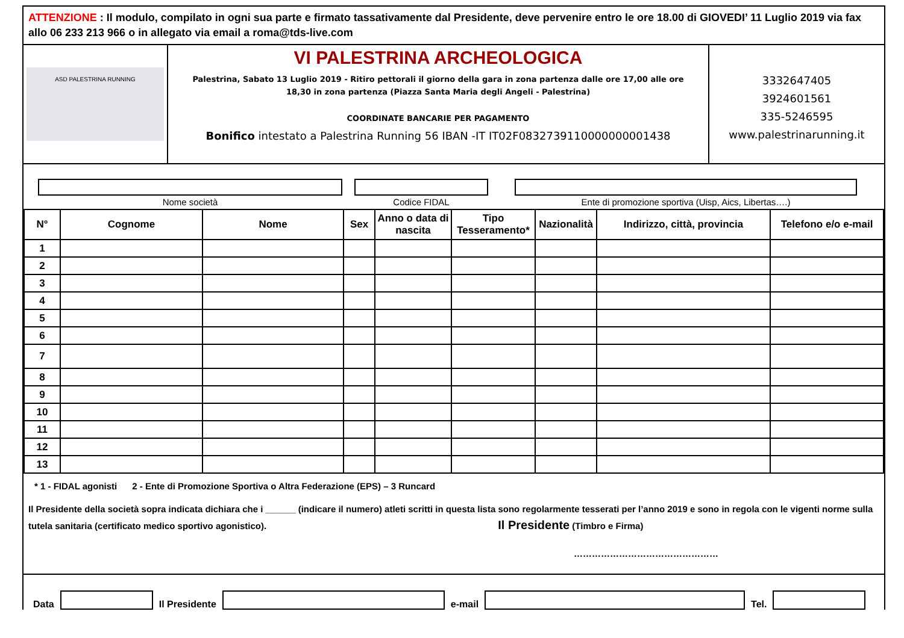ATTENZIONE : Il modulo, compilato in ogni sua parte e firmato tassativamente dal Presidente, deve pervenire entro le ore 18.00 di GIOVEDI’ 11 Luglio 2019 via fax allo 06 233 213 966 o in allegato via email a roma@tds-live.com
ASD PALESTRINA RUNNING
VI PALESTRINA ARCHEOLOGICA
Palestrina, Sabato 13 Luglio 2019 - Ritiro pettorali il giorno della gara in zona partenza dalle ore 17,00 alle ore 18,30 in zona partenza (Piazza Santa Maria degli Angeli - Palestrina)
COORDINATE BANCARIE PER PAGAMENTO
Bonifico intestato a Palestrina Running 56 IBAN -IT IT02F0832739110000000001438
3332647405
3924601561
335-5246595
www.palestrinarunning.it
Nome società Codice FIDAL Ente di promozione sportiva (Uisp, Aics, Libertas….)
| N° | Cognome | Nome | Sex | Anno o data di nascita | Tipo Tesseramento* | Nazionalità | Indirizzo, città, provincia | Telefono e/o e-mail |
| --- | --- | --- | --- | --- | --- | --- | --- | --- |
| 1 | | | | | | | | |
| 2 | | | | | | | | |
| 3 | | | | | | | | |
| 4 | | | | | | | | |
| 5 | | | | | | | | |
| 6 | | | | | | | | |
| 7 | | | | | | | | |
| 8 | | | | | | | | |
| 9 | | | | | | | | |
| 10 | | | | | | | | |
| 11 | | | | | | | | |
| 12 | | | | | | | | |
| 13 | | | | | | | | |
* 1 - FIDAL agonisti 2 - Ente di Promozione Sportiva o Altra Federazione (EPS) – 3 Runcard
Il Presidente della società sopra indicata dichiara che i ______ (indicare il numero) atleti scritti in questa lista sono regolarmente tesserati per l’anno 2019 e sono in regola con le vigenti norme sulla tutela sanitaria (certificato medico sportivo agonistico). Il Presidente (Timbro e Firma)
…………………………………………
Data
Il Presidente
e-mail
Tel.